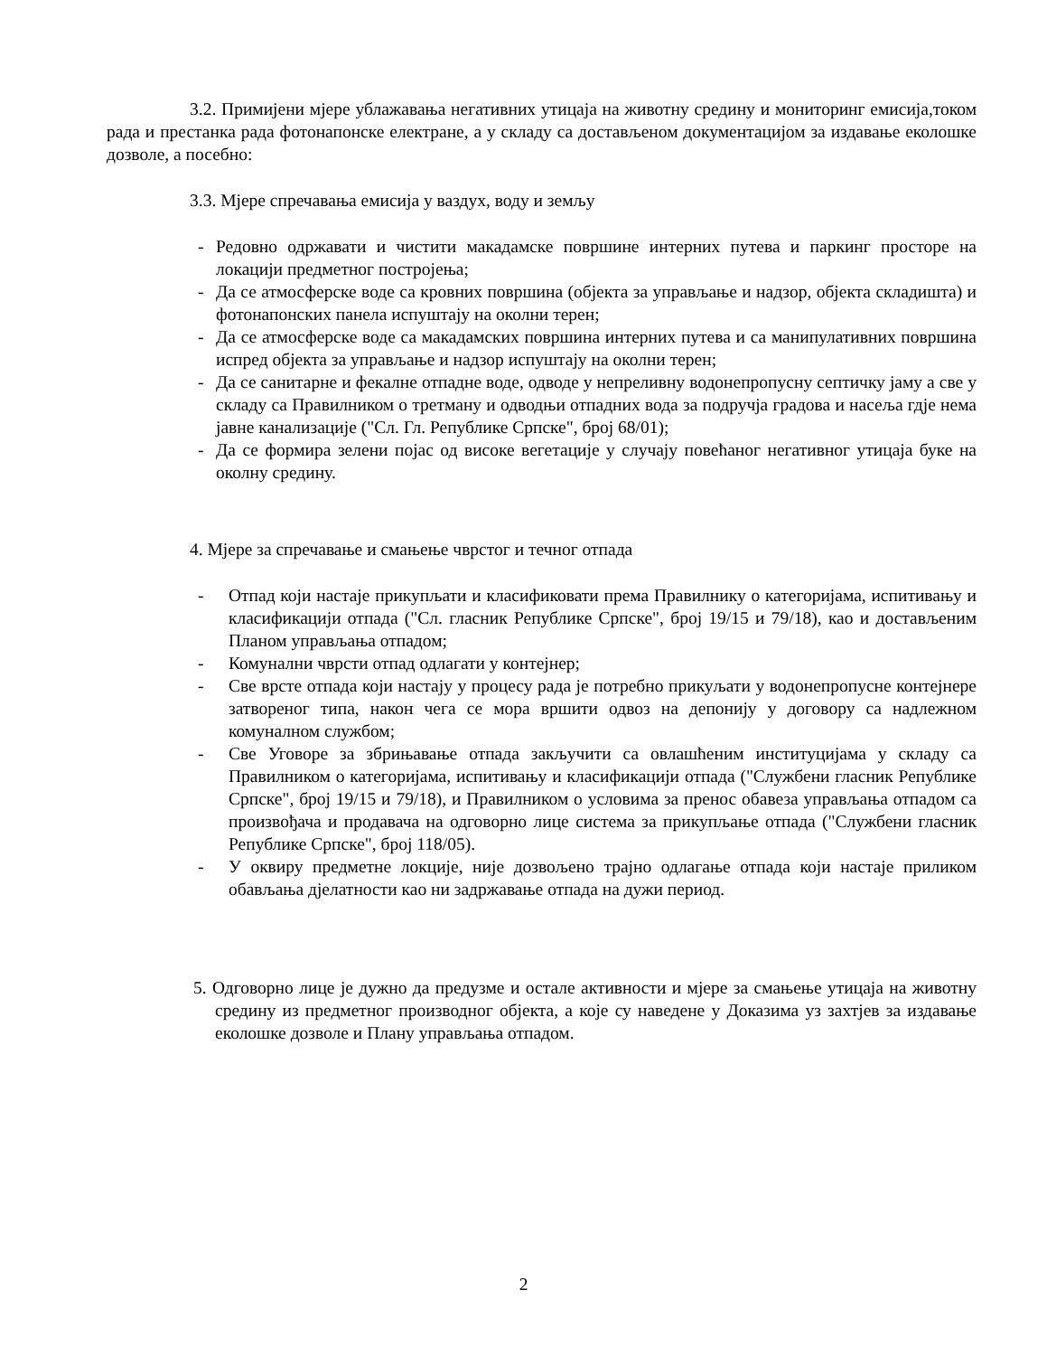3.2. Примијени мјере ублажавања негативних утицаја на животну средину и мониторинг емисија,током рада и престанка рада фотонапонске електране, а у складу са достављеном документацијом за издавање еколошке дозволе, а посебно:
3.3. Мјере спречавања емисија у ваздух, воду и земљу
- Редовно одржавати и чистити макадамске површине интерних путева и паркинг просторе на локацији предметног постројења;
- Да се атмосферске воде са кровних површина (објекта за управљање и надзор, објекта складишта) и фотонапонских панела испуштају на околни терен;
- Да се атмосферске воде са макадамских површина интерних путева и са манипулативних површина испред објекта за управљање и надзор испуштају на околни терен;
- Да се санитарне и фекалне отпадне воде, одводе у непреливну водонепропусну септичку јаму а све у складу са Правилником о третману и одводњи отпадних вода за подручја градова и насеља гдје нема јавне канализације ("Сл. Гл. Републике Српске", број 68/01);
- Да се формира зелени појас од високе вегетације у случају повећаног негативног утицаја буке на околну средину.
4. Мјере за спречавање и смањење чврстог и течног отпада
- Отпад који настаје прикупљати и класификовати према Правилнику о категоријама, испитивању и класификацији отпада ("Сл. гласник Републике Српске", број 19/15 и 79/18), као и достављеним Планом управљања отпадом;
- Комунални чврсти отпад одлагати у контејнер;
- Све врсте отпада који настају у процесу рада је потребно прикуљати у водонепропусне контејнере затвореног типа, након чега се мора вршити одвоз на депонију у договору са надлежном комуналном службом;
- Све Уговоре за збрињавање отпада закључити са овлашћеним институцијама у складу са Правилником о категоријама, испитивању и класификацији отпада ("Службени гласник Републике Српске", број 19/15 и 79/18), и Правилником о условима за пренос обавеза управљања отпадом са произвођача и продавача на одговорно лице система за прикупљање отпада ("Службени гласник Републике Српске", број 118/05).
- У оквиру предметне локције, није дозвољено трајно одлагање отпада који настаје приликом обављања дјелатности као ни задржавање отпада на дужи период.
5. Одговорно лице је дужно да предузме и остале активности и мјере за смањење утицаја на животну средину из предметног производног објекта, а које су наведене у Доказима уз захтјев за издавање еколошке дозволе и Плану управљања отпадом.
2